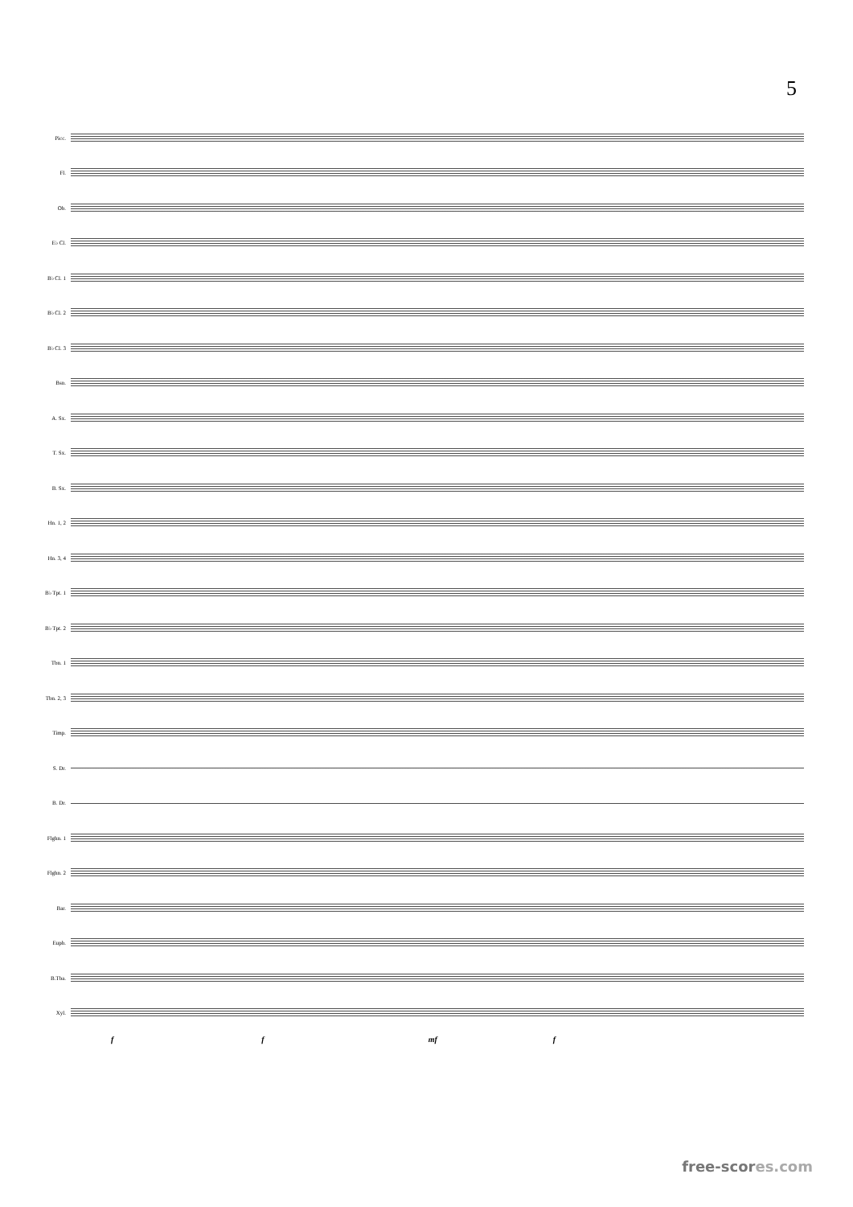5
Picc.
Fl.
Ob.
E♭ Cl.
B♭ Cl. 1
B♭ Cl. 2
B♭ Cl. 3
Bsn.
A. Sx.
T. Sx.
B. Sx.
Hn. 1, 2
Hn. 3, 4
B♭ Tpt. 1
B♭ Tpt. 2
Tbn. 1
Tbn. 2, 3
Timp.
S. Dr.
B. Dr.
Flghn. 1
Flghn. 2
Bar.
Euph.
B.Tba.
Xyl.
f f mf f
free-scores.com